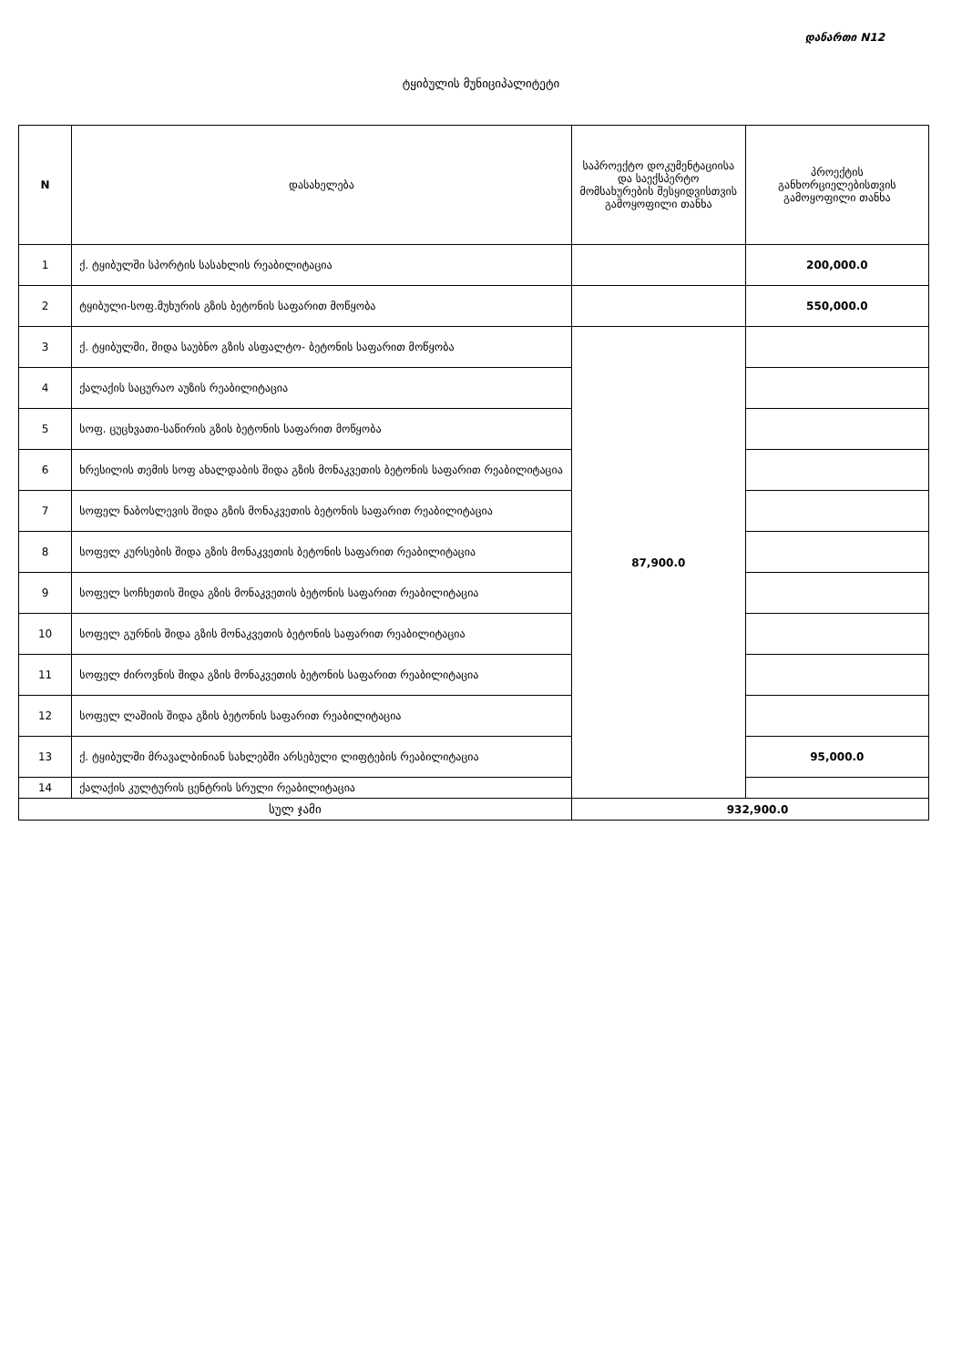დანართი N12
ტყიბულის მუნიციპალიტეტი
| N | დასახელება | საპროექტო დოკუმენტაციისა და საექსპერტო მომსახურების შესყიდვისთვის გამოყოფილი თანხა | პროექტის განხორციელებისთვის გამოყოფილი თანხა |
| --- | --- | --- | --- |
| 1 | ქ. ტყიბულში სპორტის სასახლის რეაბილიტაცია | | 200,000.0 |
| 2 | ტყიბული-სოფ.მუხურის გზის ბეტონის საფარით მოწყობა | | 550,000.0 |
| 3 | ქ. ტყიბულში, შიდა საუბნო გზის ასფალტო- ბეტონის საფარით მოწყობა | 87,900.0 | |
| 4 | ქალაქის საცურაო აუზის რეაბილიტაცია | | |
| 5 | სოფ. ცუცხვათი-საწირის გზის ბეტონის საფარით მოწყობა | | |
| 6 | ხრესილის თემის სოფ ახალდაბის შიდა გზის მონაკვეთის ბეტონის საფარით რეაბილიტაცია | | |
| 7 | სოფელ ნაბოსლევის შიდა გზის მონაკვეთის ბეტონის საფარით რეაბილიტაცია | | |
| 8 | სოფელ კურსების შიდა გზის მონაკვეთის ბეტონის საფარით რეაბილიტაცია | | |
| 9 | სოფელ სოჩხეთის შიდა გზის მონაკვეთის ბეტონის საფარით რეაბილიტაცია | | |
| 10 | სოფელ გურნის შიდა გზის მონაკვეთის ბეტონის საფარით რეაბილიტაცია | | |
| 11 | სოფელ ძიროვნის შიდა გზის მონაკვეთის ბეტონის საფარით რეაბილიტაცია | | |
| 12 | სოფელ ლაშიის შიდა გზის ბეტონის საფარით რეაბილიტაცია | | |
| 13 | ქ. ტყიბულში მრავალბინიან სახლებში არსებული ლიფტების რეაბილიტაცია | | 95,000.0 |
| 14 | ქალაქის კულტურის ცენტრის სრული რეაბილიტაცია | | |
| სულ ჯამი | | 932,900.0 | |